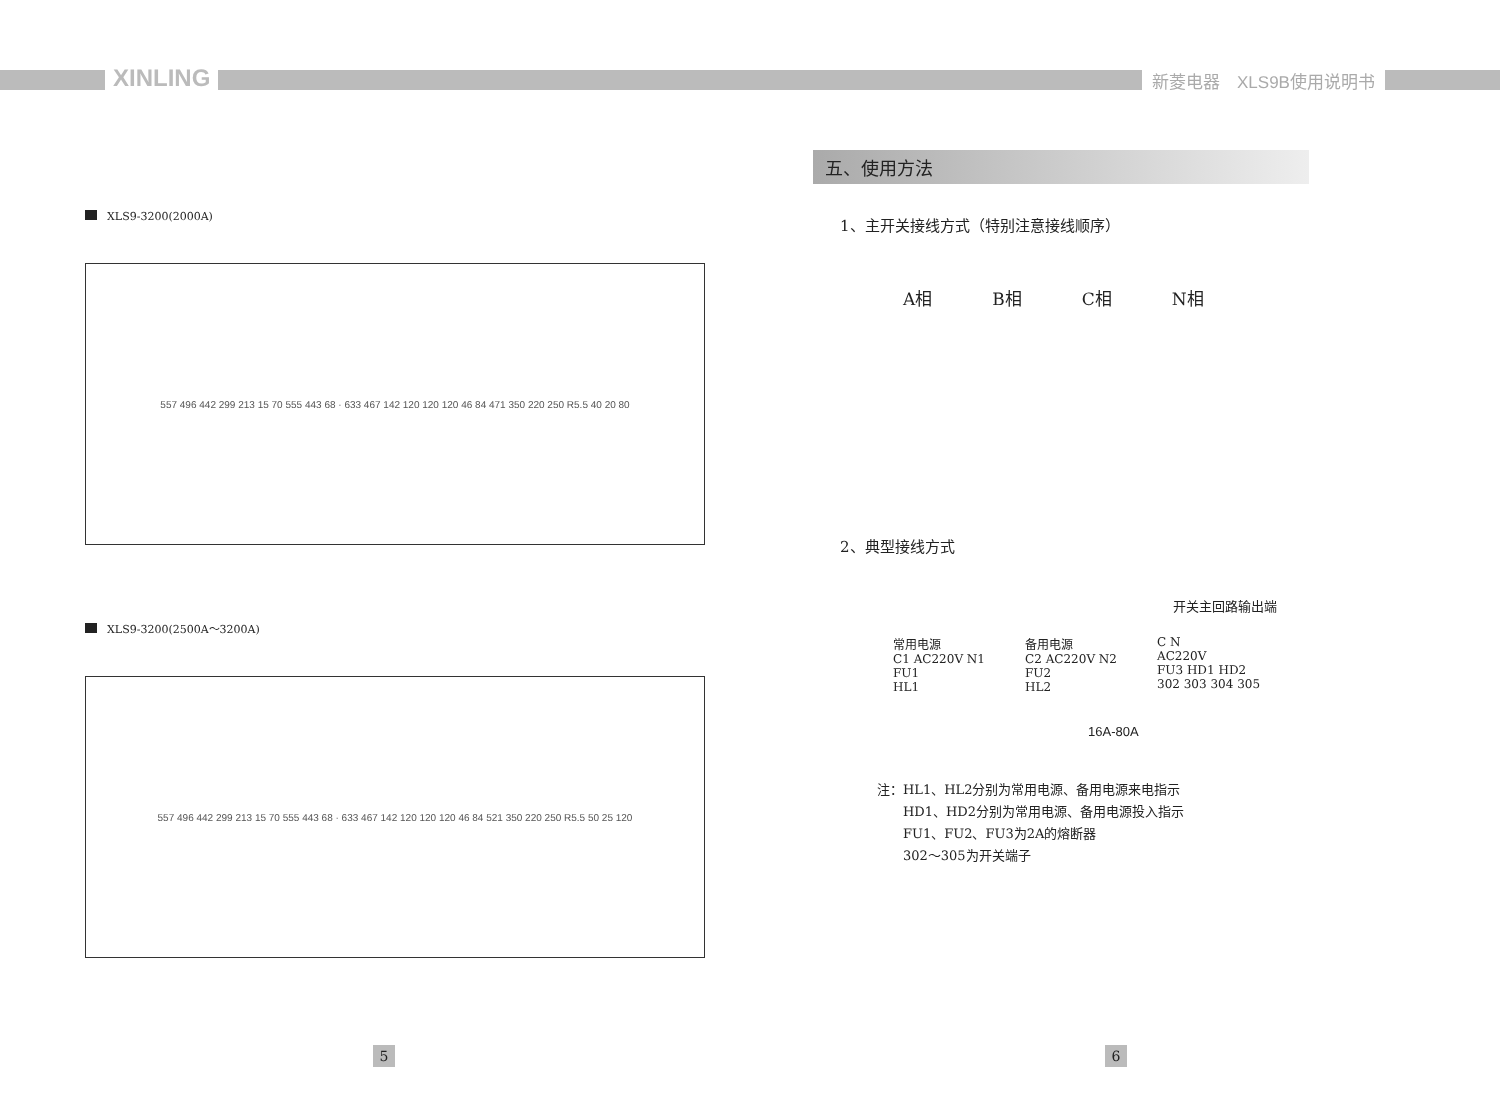XINLING 新菱电器　XLS9B使用说明书
XLS9-3200(2000A)
557 496 442 299 213 15 70 555 443 68 · 633 467 142 120 120 120 46 84 471 350 220 250 R5.5 40 20 80
XLS9-3200(2500A～3200A)
557 496 442 299 213 15 70 555 443 68 · 633 467 142 120 120 120 46 84 521 350 220 250 R5.5 50 25 120
五、使用方法
1、主开关接线方式（特别注意接线顺序）
A相 B相 C相 N相
2、典型接线方式
开关主回路输出端
常用电源
C1 AC220V N1
FU1
HL1
备用电源
C2 AC220V N2
FU2
HL2
C N
AC220V
FU3 HD1 HD2
302 303 304 305
16A-80A
注：HL1、HL2分别为常用电源、备用电源来电指示
　　HD1、HD2分别为常用电源、备用电源投入指示
　　FU1、FU2、FU3为2A的熔断器
　　302～305为开关端子
5 6